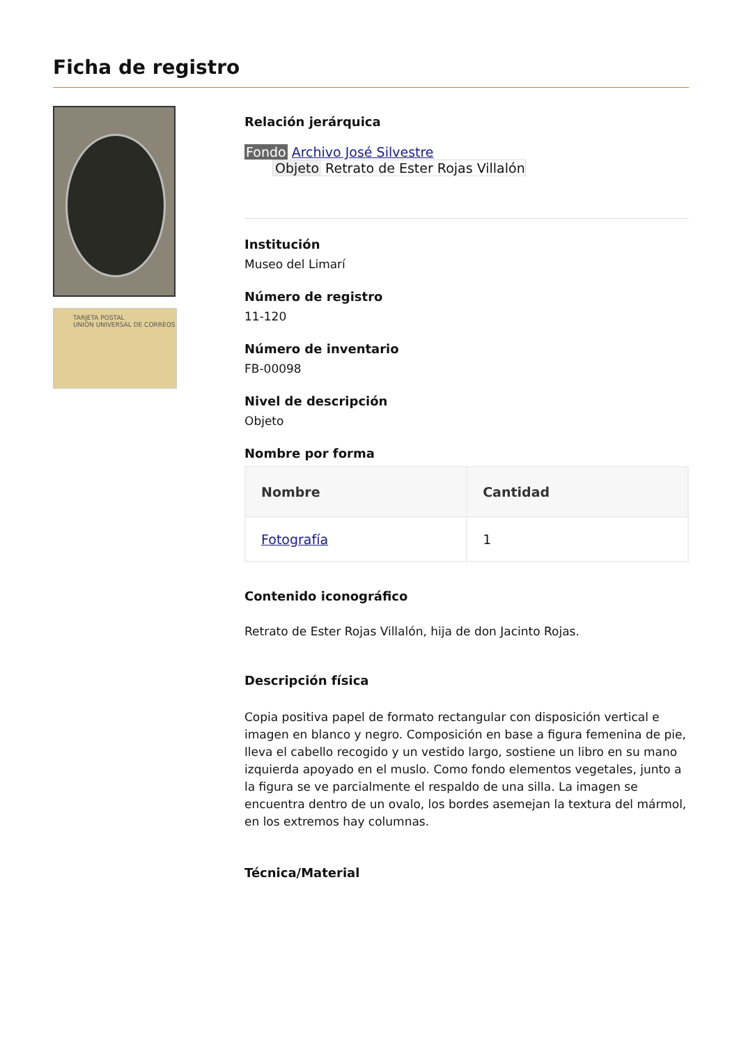Ficha de registro
TARJETA POSTAL
UNIÓN UNIVERSAL DE CORREOS
Relación jerárquica
Fondo Archivo José Silvestre
Objeto Retrato de Ester Rojas Villalón
Institución
Museo del Limarí
Número de registro
11-120
Número de inventario
FB-00098
Nivel de descripción
Objeto
Nombre por forma
| Nombre | Cantidad |
| --- | --- |
| Fotografía | 1 |
Contenido iconográfico
Retrato de Ester Rojas Villalón, hija de don Jacinto Rojas.
Descripción física
Copia positiva papel de formato rectangular con disposición vertical e imagen en blanco y negro. Composición en base a figura femenina de pie, lleva el cabello recogido y un vestido largo, sostiene un libro en su mano izquierda apoyado en el muslo. Como fondo elementos vegetales, junto a la figura se ve parcialmente el respaldo de una silla. La imagen se encuentra dentro de un ovalo, los bordes asemejan la textura del mármol, en los extremos hay columnas.
Técnica/Material